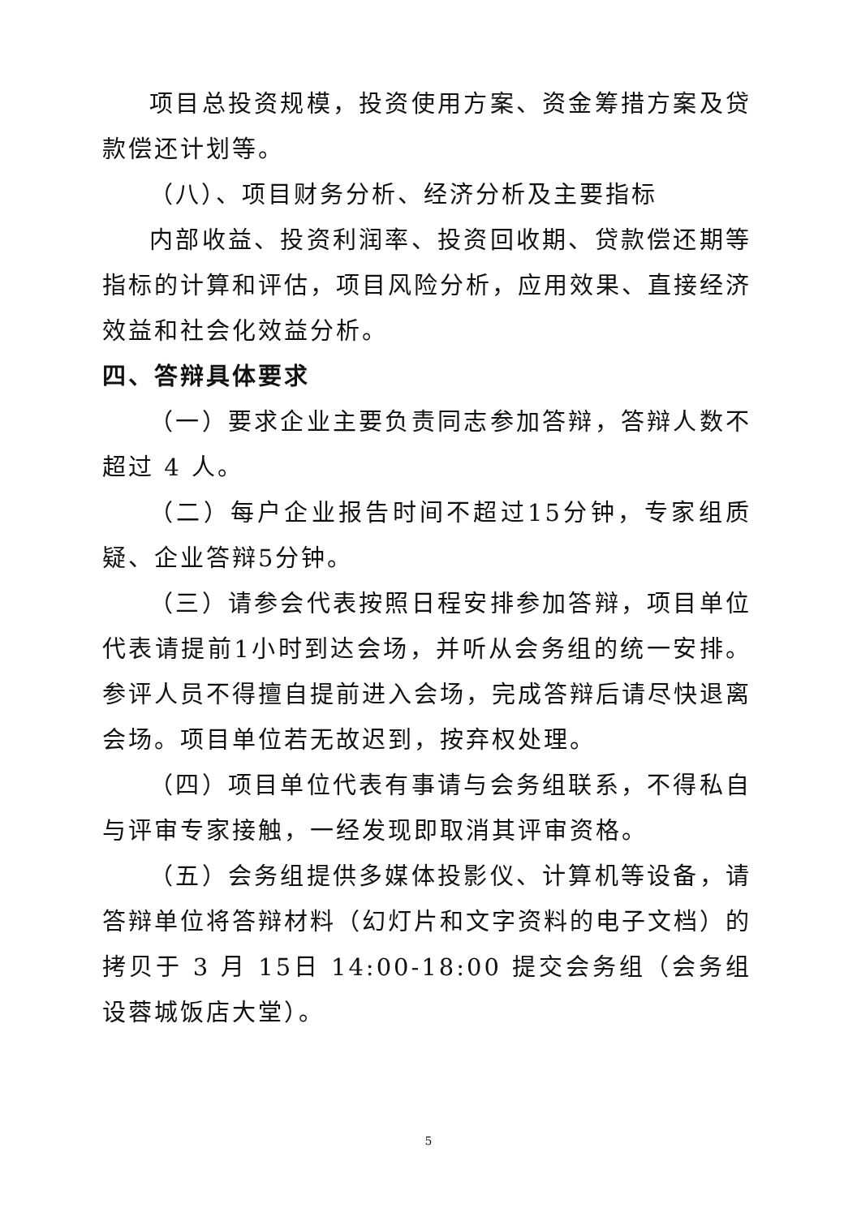项目总投资规模，投资使用方案、资金筹措方案及贷款偿还计划等。
（八）、项目财务分析、经济分析及主要指标
内部收益、投资利润率、投资回收期、贷款偿还期等指标的计算和评估，项目风险分析，应用效果、直接经济效益和社会化效益分析。
四、答辩具体要求
（一）要求企业主要负责同志参加答辩，答辩人数不超过 4 人。
（二）每户企业报告时间不超过15分钟，专家组质疑、企业答辩5分钟。
（三）请参会代表按照日程安排参加答辩，项目单位代表请提前1小时到达会场，并听从会务组的统一安排。参评人员不得擅自提前进入会场，完成答辩后请尽快退离会场。项目单位若无故迟到，按弃权处理。
（四）项目单位代表有事请与会务组联系，不得私自与评审专家接触，一经发现即取消其评审资格。
（五）会务组提供多媒体投影仪、计算机等设备，请答辩单位将答辩材料（幻灯片和文字资料的电子文档）的拷贝于 3 月 15日 14:00-18:00 提交会务组（会务组设蓉城饭店大堂）。
5